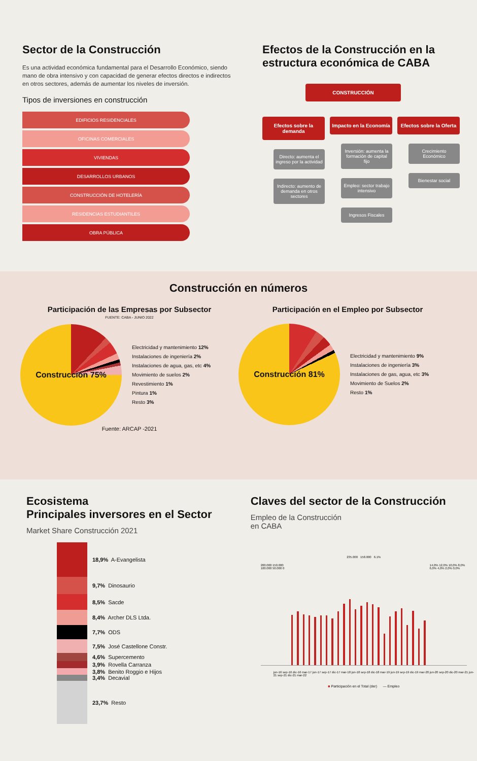Sector de la Construcción
Es una actividad económica fundamental para el Desarrollo Económico, siendo mano de obra intensivo y con capacidad de generar efectos directos e indirectos en otros sectores, además de aumentar los niveles de inversión.
Tipos de inversiones en construcción
EDIFICIOS RESIDENCIALES
OFICINAS COMERCIALES
VIVIENDAS
DESARROLLOS URBANOS
CONSTRUCCIÓN DE HOTELERÍA
RESIDENCIAS ESTUDIANTILES
OBRA PÚBLICA
Efectos de la Construcción en la estructura económica de CABA
CONSTRUCCIÓN
Efectos sobre la demanda
Directo: aumenta el ingreso por la actividad
Indirecto: aumento de demanda en otros sectores
Impacto en la Economía
Inversión: aumenta la formación de capital fijo
Empleo: sector trabajo intensivo
Ingresos Fiscales
Efectos sobre la Oferta
Crecimiento Económico
Bienestar social
Construcción en números
Participación de las Empresas por Subsector
FUENTE: CABA - JUNIO 2022
Construcción 75%
Electricidad y mantenimiento 12%
Instalaciones de ingeniería 2%
Instalaciones de agua, gas, etc 4%
Movimiento de suelos 2%
Revestimiento 1%
Pintura 1%
Resto 3%
Fuente: ARCAP -2021
Participación en el Empleo por Subsector
Construcción 81%
Electricidad y mantenimiento 9%
Instalaciones de ingeniería 3%
Instalaciones de gas, agua, etc 3%
Movimiento de Suelos 2%
Resto 1%
Ecosistema
Principales inversores en el Sector
Market Share Construcción 2021
18,9% A-Evangelista
9,7% Dinosaurio
8,5% Sacde
8,4% Archer DLS Ltda.
7,7% ODS
7,5% José Castellone Constr.
4,6% Supercemento
3,9% Rovella Carranza
3,8% Benito Roggio e Hijos
3,4% Decavial
23,7% Resto
Claves del sector de la Construcción
Empleo de la Construcción
en CABA
235.000 158.000 6.1%
200.000 150.000 100.000 50.000 0
14,0% 12,0% 10,0% 8,0% 6,0% 4,0% 2,0% 0,0%
jun-16 sep-16 dic-16 mar-17 jun-17 sep-17 dic-17 mar-18 jun-18 sep-18 dic-18 mar-19 jun-19 sep-19 dic-19 mar-20 jun-20 sep-20 dic-20 mar-21 jun-21 sep-21 dic-21 mar-22
■ Participación en el Total (der) — Empleo